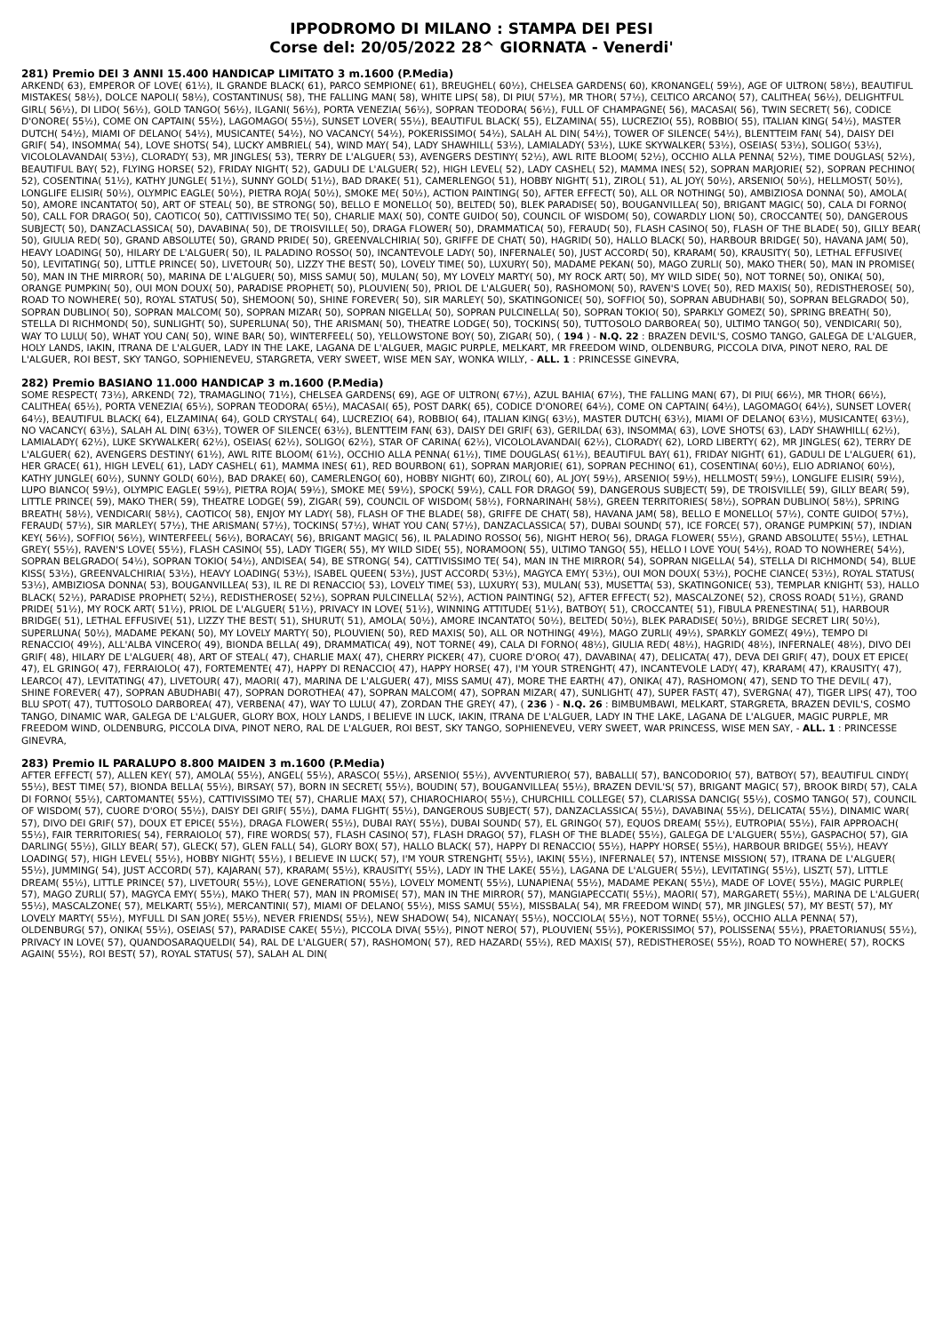IPPODROMO DI MILANO : STAMPA DEI PESI
Corse del: 20/05/2022 28^ GIORNATA - Venerdi'
281) Premio DEI 3 ANNI 15.400 HANDICAP LIMITATO 3 m.1600 (P.Media)
ARKEND( 63), EMPEROR OF LOVE( 61½), IL GRANDE BLACK( 61), PARCO SEMPIONE( 61), BREUGHEL( 60½), CHELSEA GARDENS( 60), KRONANGEL( 59½), AGE OF ULTRON( 58½), BEAUTIFUL MISTAKES( 58½), DOLCE NAPOLI( 58½), COSTANTINUS( 58), THE FALLING MAN( 58), WHITE LIPS( 58), DI PIU( 57½), MR THOR( 57½), CELTICO ARCANO( 57), CALITHEA( 56½), DELIGHTFUL GIRL( 56½), DI LIDO( 56½), GOLD TANGO( 56½), ILGANI( 56½), PORTA VENEZIA( 56½), SOPRAN TEODORA( 56½), FULL OF CHAMPAGNE( 56), MACASAI( 56), TWIN SECRET( 56), CODICE D'ONORE( 55½), COME ON CAPTAIN( 55½), LAGOMAGO( 55½), SUNSET LOVER( 55½), BEAUTIFUL BLACK( 55), ELZAMINA( 55), LUCREZIO( 55), ROBBIO( 55), ITALIAN KING( 54½), MASTER DUTCH( 54½), MIAMI OF DELANO( 54½), MUSICANTE( 54½), NO VACANCY( 54½), POKERISSIMO( 54½), SALAH AL DIN( 54½), TOWER OF SILENCE( 54½), BLENTTEIM FAN( 54), DAISY DEI GRIF( 54), INSOMMA( 54), LOVE SHOTS( 54), LUCKY AMBRIEL( 54), WIND MAY( 54), LADY SHAWHILL( 53½), LAMIALADY( 53½), LUKE SKYWALKER( 53½), OSEIAS( 53½), SOLIGO( 53½), VICOLOLAVANDAI( 53½), CLORADY( 53), MR JINGLES( 53), TERRY DE L'ALGUER( 53), AVENGERS DESTINY( 52½), AWL RITE BLOOM( 52½), OCCHIO ALLA PENNA( 52½), TIME DOUGLAS( 52½), BEAUTIFUL BAY( 52), FLYING HORSE( 52), FRIDAY NIGHT( 52), GADULI DE L'ALGUER( 52), HIGH LEVEL( 52), LADY CASHEL( 52), MAMMA INES( 52), SOPRAN MARJORIE( 52), SOPRAN PECHINO( 52), COSENTINA( 51½), KATHY JUNGLE( 51½), SUNNY GOLD( 51½), BAD DRAKE( 51), CAMERLENGO( 51), HOBBY NIGHT( 51), ZIROL( 51), AL JOY( 50½), ARSENIO( 50½), HELLMOST( 50½), LONGLIFE ELISIR( 50½), OLYMPIC EAGLE( 50½), PIETRA ROJA( 50½), SMOKE ME( 50½), ACTION PAINTING( 50), AFTER EFFECT( 50), ALL OR NOTHING( 50), AMBIZIOSA DONNA( 50), AMOLA( 50), AMORE INCANTATO( 50), ART OF STEAL( 50), BE STRONG( 50), BELLO E MONELLO( 50), BELTED( 50), BLEK PARADISE( 50), BOUGANVILLEA( 50), BRIGANT MAGIC( 50), CALA DI FORNO( 50), CALL FOR DRAGO( 50), CAOTICO( 50), CATTIVISSIMO TE( 50), CHARLIE MAX( 50), CONTE GUIDO( 50), COUNCIL OF WISDOM( 50), COWARDLY LION( 50), CROCCANTE( 50), DANGEROUS SUBJECT( 50), DANZACLASSICA( 50), DAVABINA( 50), DE TROISVILLE( 50), DRAGA FLOWER( 50), DRAMMATICA( 50), FERAUD( 50), FLASH CASINO( 50), FLASH OF THE BLADE( 50), GILLY BEAR( 50), GIULIA RED( 50), GRAND ABSOLUTE( 50), GRAND PRIDE( 50), GREENVALCHIRIA( 50), GRIFFE DE CHAT( 50), HAGRID( 50), HALLO BLACK( 50), HARBOUR BRIDGE( 50), HAVANA JAM( 50), HEAVY LOADING( 50), HILARY DE L'ALGUER( 50), IL PALADINO ROSSO( 50), INCANTEVOLE LADY( 50), INFERNALE( 50), JUST ACCORD( 50), KRARAM( 50), KRAUSITY( 50), LETHAL EFFUSIVE( 50), LEVITATING( 50), LITTLE PRINCE( 50), LIVETOUR( 50), LIZZY THE BEST( 50), LOVELY TIME( 50), LUXURY( 50), MADAME PEKAN( 50), MAGO ZURLI( 50), MAKO THER( 50), MAN IN PROMISE( 50), MAN IN THE MIRROR( 50), MARINA DE L'ALGUER( 50), MISS SAMU( 50), MULAN( 50), MY LOVELY MARTY( 50), MY ROCK ART( 50), MY WILD SIDE( 50), NOT TORNE( 50), ONIKA( 50), ORANGE PUMPKIN( 50), OUI MON DOUX( 50), PARADISE PROPHET( 50), PLOUVIEN( 50), PRIOL DE L'ALGUER( 50), RASHOMON( 50), RAVEN'S LOVE( 50), RED MAXIS( 50), REDISTHEROSE( 50), ROAD TO NOWHERE( 50), ROYAL STATUS( 50), SHEMOON( 50), SHINE FOREVER( 50), SIR MARLEY( 50), SKATINGONICE( 50), SOFFIO( 50), SOPRAN ABUDHABI( 50), SOPRAN BELGRADO( 50), SOPRAN DUBLINO( 50), SOPRAN MALCOM( 50), SOPRAN MIZAR( 50), SOPRAN NIGELLA( 50), SOPRAN PULCINELLA( 50), SOPRAN TOKIO( 50), SPARKLY GOMEZ( 50), SPRING BREATH( 50), STELLA DI RICHMOND( 50), SUNLIGHT( 50), SUPERLUNA( 50), THE ARISMAN( 50), THEATRE LODGE( 50), TOCKINS( 50), TUTTOSOLO DARBOREA( 50), ULTIMO TANGO( 50), VENDICARI( 50), WAY TO LULU( 50), WHAT YOU CAN( 50), WINE BAR( 50), WINTERFEEL( 50), YELLOWSTONE BOY( 50), ZIGAR( 50), ( 194 ) - N.Q. 22 : BRAZEN DEVIL'S, COSMO TANGO, GALEGA DE L'ALGUER, HOLY LANDS, IAKIN, ITRANA DE L'ALGUER, LADY IN THE LAKE, LAGANA DE L'ALGUER, MAGIC PURPLE, MELKART, MR FREEDOM WIND, OLDENBURG, PICCOLA DIVA, PINOT NERO, RAL DE L'ALGUER, ROI BEST, SKY TANGO, SOPHIENEVEU, STARGRETA, VERY SWEET, WISE MEN SAY, WONKA WILLY, - ALL. 1 : PRINCESSE GINEVRA,
282) Premio BASIANO 11.000 HANDICAP 3 m.1600 (P.Media)
SOME RESPECT( 73½), ARKEND( 72), TRAMAGLINO( 71½), CHELSEA GARDENS( 69), AGE OF ULTRON( 67½), AZUL BAHIA( 67½), THE FALLING MAN( 67), DI PIU( 66½), MR THOR( 66½), CALITHEA( 65½), PORTA VENEZIA( 65½), SOPRAN TEODORA( 65½), MACASAI( 65), POST DARK( 65), CODICE D'ONORE( 64½), COME ON CAPTAIN( 64½), LAGOMAGO( 64½), SUNSET LOVER( 64½), BEAUTIFUL BLACK( 64), ELZAMINA( 64), GOLD CRYSTAL( 64), LUCREZIO( 64), ROBBIO( 64), ITALIAN KING( 63½), MASTER DUTCH( 63½), MIAMI OF DELANO( 63½), MUSICANTE( 63½), NO VACANCY( 63½), SALAH AL DIN( 63½), TOWER OF SILENCE( 63½), BLENTTEIM FAN( 63), DAISY DEI GRIF( 63), GERILDA( 63), INSOMMA( 63), LOVE SHOTS( 63), LADY SHAWHILL( 62½), LAMIALADY( 62½), LUKE SKYWALKER( 62½), OSEIAS( 62½), SOLIGO( 62½), STAR OF CARINA( 62½), VICOLOLAVANDAI( 62½), CLORADY( 62), LORD LIBERTY( 62), MR JINGLES( 62), TERRY DE L'ALGUER( 62), AVENGERS DESTINY( 61½), AWL RITE BLOOM( 61½), OCCHIO ALLA PENNA( 61½), TIME DOUGLAS( 61½), BEAUTIFUL BAY( 61), FRIDAY NIGHT( 61), GADULI DE L'ALGUER( 61), HER GRACE( 61), HIGH LEVEL( 61), LADY CASHEL( 61), MAMMA INES( 61), RED BOURBON( 61), SOPRAN MARJORIE( 61), SOPRAN PECHINO( 61), COSENTINA( 60½), ELIO ADRIANO( 60½), KATHY JUNGLE( 60½), SUNNY GOLD( 60½), BAD DRAKE( 60), CAMERLENGO( 60), HOBBY NIGHT( 60), ZIROL( 60), AL JOY( 59½), ARSENIO( 59½), HELLMOST( 59½), LONGLIFE ELISIR( 59½), LUPO BIANCO( 59½), OLYMPIC EAGLE( 59½), PIETRA ROJA( 59½), SMOKE ME( 59½), SPOCK( 59½), CALL FOR DRAGO( 59), DANGEROUS SUBJECT( 59), DE TROISVILLE( 59), GILLY BEAR( 59), LITTLE PRINCE( 59), MAKO THER( 59), THEATRE LODGE( 59), ZIGAR( 59), COUNCIL OF WISDOM( 58½), FORNARINAH( 58½), GREEN TERRITORIES( 58½), SOPRAN DUBLINO( 58½), SPRING BREATH( 58½), VENDICARI( 58½), CAOTICO( 58), ENJOY MY LADY( 58), FLASH OF THE BLADE( 58), GRIFFE DE CHAT( 58), HAVANA JAM( 58), BELLO E MONELLO( 57½), CONTE GUIDO( 57½), FERAUD( 57½), SIR MARLEY( 57½), THE ARISMAN( 57½), TOCKINS( 57½), WHAT YOU CAN( 57½), DANZACLASSICA( 57), DUBAI SOUND( 57), ICE FORCE( 57), ORANGE PUMPKIN( 57), INDIAN KEY( 56½), SOFFIO( 56½), WINTERFEEL( 56½), BORACAY( 56), BRIGANT MAGIC( 56), IL PALADINO ROSSO( 56), NIGHT HERO( 56), DRAGA FLOWER( 55½), GRAND ABSOLUTE( 55½), LETHAL GREY( 55½), RAVEN'S LOVE( 55½), FLASH CASINO( 55), LADY TIGER( 55), MY WILD SIDE( 55), NORAMOON( 55), ULTIMO TANGO( 55), HELLO I LOVE YOU( 54½), ROAD TO NOWHERE( 54½), SOPRAN BELGRADO( 54½), SOPRAN TOKIO( 54½), ANDISEA( 54), BE STRONG( 54), CATTIVISSIMO TE( 54), MAN IN THE MIRROR( 54), SOPRAN NIGELLA( 54), STELLA DI RICHMOND( 54), BLUE KISS( 53½), GREENVALCHIRIA( 53½), HEAVY LOADING( 53½), ISABEL QUEEN( 53½), JUST ACCORD( 53½), MAGYCA EMY( 53½), OUI MON DOUX( 53½), POCHE CIANCE( 53½), ROYAL STATUS( 53½), AMBIZIOSA DONNA( 53), BOUGANVILLEA( 53), IL RE DI RENACCIO( 53), LOVELY TIME( 53), LUXURY( 53), MULAN( 53), MUSETTA( 53), SKATINGONICE( 53), TEMPLAR KNIGHT( 53), HALLO BLACK( 52½), PARADISE PROPHET( 52½), REDISTHEROSE( 52½), SOPRAN PULCINELLA( 52½), ACTION PAINTING( 52), AFTER EFFECT( 52), MASCALZONE( 52), CROSS ROAD( 51½), GRAND PRIDE( 51½), MY ROCK ART( 51½), PRIOL DE L'ALGUER( 51½), PRIVACY IN LOVE( 51½), WINNING ATTITUDE( 51½), BATBOY( 51), CROCCANTE( 51), FIBULA PRENESTINA( 51), HARBOUR BRIDGE( 51), LETHAL EFFUSIVE( 51), LIZZY THE BEST( 51), SHURUT( 51), AMOLA( 50½), AMORE INCANTATO( 50½), BELTED( 50½), BLEK PARADISE( 50½), BRIDGE SECRET LIR( 50½), SUPERLUNA( 50½), MADAME PEKAN( 50), MY LOVELY MARTY( 50), PLOUVIEN( 50), RED MAXIS( 50), ALL OR NOTHING( 49½), MAGO ZURLI( 49½), SPARKLY GOMEZ( 49½), TEMPO DI RENACCIO( 49½), ALL'ALBA VINCERO( 49), BIONDA BELLA( 49), DRAMMATICA( 49), NOT TORNE( 49), CALA DI FORNO( 48½), GIULIA RED( 48½), HAGRID( 48½), INFERNALE( 48½), DIVO DEI GRIF( 48), HILARY DE L'ALGUER( 48), ART OF STEAL( 47), CHARLIE MAX( 47), CHERRY PICKER( 47), CUORE D'ORO( 47), DAVABINA( 47), DELICATA( 47), DEVA DEI GRIF( 47), DOUX ET EPICE( 47), EL GRINGO( 47), FERRAIOLO( 47), FORTEMENTE( 47), HAPPY DI RENACCIO( 47), HAPPY HORSE( 47), I'M YOUR STRENGHT( 47), INCANTEVOLE LADY( 47), KRARAM( 47), KRAUSITY( 47), LEARCO( 47), LEVITATING( 47), LIVETOUR( 47), MAORI( 47), MARINA DE L'ALGUER( 47), MISS SAMU( 47), MORE THE EARTH( 47), ONIKA( 47), RASHOMON( 47), SEND TO THE DEVIL( 47), SHINE FOREVER( 47), SOPRAN ABUDHABI( 47), SOPRAN DOROTHEA( 47), SOPRAN MALCOM( 47), SOPRAN MIZAR( 47), SUNLIGHT( 47), SUPER FAST( 47), SVERGNA( 47), TIGER LIPS( 47), TOO BLU SPOT( 47), TUTTOSOLO DARBOREA( 47), VERBENA( 47), WAY TO LULU( 47), ZORDAN THE GREY( 47), ( 236 ) - N.Q. 26 : BIMBUMBAWI, MELKART, STARGRETA, BRAZEN DEVIL'S, COSMO TANGO, DINAMIC WAR, GALEGA DE L'ALGUER, GLORY BOX, HOLY LANDS, I BELIEVE IN LUCK, IAKIN, ITRANA DE L'ALGUER, LADY IN THE LAKE, LAGANA DE L'ALGUER, MAGIC PURPLE, MR FREEDOM WIND, OLDENBURG, PICCOLA DIVA, PINOT NERO, RAL DE L'ALGUER, ROI BEST, SKY TANGO, SOPHIENEVEU, VERY SWEET, WAR PRINCESS, WISE MEN SAY, - ALL. 1 : PRINCESSE GINEVRA,
283) Premio IL PARALUPO 8.800 MAIDEN 3 m.1600 (P.Media)
AFTER EFFECT( 57), ALLEN KEY( 57), AMOLA( 55½), ANGEL( 55½), ARASCO( 55½), ARSENIO( 55½), AVVENTURIERO( 57), BABALLI( 57), BANCODORIO( 57), BATBOY( 57), BEAUTIFUL CINDY( 55½), BEST TIME( 57), BIONDA BELLA( 55½), BIRSAY( 57), BORN IN SECRET( 55½), BOUDIN( 57), BOUGANVILLEA( 55½), BRAZEN DEVIL'S( 57), BRIGANT MAGIC( 57), BROOK BIRD( 57), CALA DI FORNO( 55½), CARTOMANTE( 55½), CATTIVISSIMO TE( 57), CHARLIE MAX( 57), CHIAROCHIARO( 55½), CHURCHILL COLLEGE( 57), CLARISSA DANCIG( 55½), COSMO TANGO( 57), COUNCIL OF WISDOM( 57), CUORE D'ORO( 55½), DAISY DEI GRIF( 55½), DAMA FLIGHT( 55½), DANGEROUS SUBJECT( 57), DANZACLASSICA( 55½), DAVABINA( 55½), DELICATA( 55½), DINAMIC WAR( 57), DIVO DEI GRIF( 57), DOUX ET EPICE( 55½), DRAGA FLOWER( 55½), DUBAI RAY( 55½), DUBAI SOUND( 57), EL GRINGO( 57), EQUOS DREAM( 55½), EUTROPIA( 55½), FAIR APPROACH( 55½), FAIR TERRITORIES( 54), FERRAIOLO( 57), FIRE WORDS( 57), FLASH CASINO( 57), FLASH DRAGO( 57), FLASH OF THE BLADE( 55½), GALEGA DE L'ALGUER( 55½), GASPACHO( 57), GIA DARLING( 55½), GILLY BEAR( 57), GLECK( 57), GLEN FALL( 54), GLORY BOX( 57), HALLO BLACK( 57), HAPPY DI RENACCIO( 55½), HAPPY HORSE( 55½), HARBOUR BRIDGE( 55½), HEAVY LOADING( 57), HIGH LEVEL( 55½), HOBBY NIGHT( 55½), I BELIEVE IN LUCK( 57), I'M YOUR STRENGHT( 55½), IAKIN( 55½), INFERNALE( 57), INTENSE MISSION( 57), ITRANA DE L'ALGUER( 55½), JUMMING( 54), JUST ACCORD( 57), KAJARAN( 57), KRARAM( 55½), KRAUSITY( 55½), LADY IN THE LAKE( 55½), LAGANA DE L'ALGUER( 55½), LEVITATING( 55½), LISZT( 57), LITTLE DREAM( 55½), LITTLE PRINCE( 57), LIVETOUR( 55½), LOVE GENERATION( 55½), LOVELY MOMENT( 55½), LUNAPIENA( 55½), MADAME PEKAN( 55½), MADE OF LOVE( 55½), MAGIC PURPLE( 57), MAGO ZURLI( 57), MAGYCA EMY( 55½), MAKO THER( 57), MAN IN PROMISE( 57), MAN IN THE MIRROR( 57), MANGIAPECCATI( 55½), MAORI( 57), MARGARET( 55½), MARINA DE L'ALGUER( 55½), MASCALZONE( 57), MELKART( 55½), MERCANTINI( 57), MIAMI OF DELANO( 55½), MISS SAMU( 55½), MISSBALA( 54), MR FREEDOM WIND( 57), MR JINGLES( 57), MY BEST( 57), MY LOVELY MARTY( 55½), MYFULL DI SAN JORE( 55½), NEVER FRIENDS( 55½), NEW SHADOW( 54), NICANAY( 55½), NOCCIOLA( 55½), NOT TORNE( 55½), OCCHIO ALLA PENNA( 57), OLDENBURG( 57), ONIKA( 55½), OSEIAS( 57), PARADISE CAKE( 55½), PICCOLA DIVA( 55½), PINOT NERO( 57), PLOUVIEN( 55½), POKERISSIMO( 57), POLISSENA( 55½), PRAETORIANUS( 55½), PRIVACY IN LOVE( 57), QUANDOSARAQUELDI( 54), RAL DE L'ALGUER( 57), RASHOMON( 57), RED HAZARD( 55½), RED MAXIS( 57), REDISTHEROSE( 55½), ROAD TO NOWHERE( 57), ROCKS AGAIN( 55½), ROI BEST( 57), ROYAL STATUS( 57), SALAH AL DIN(